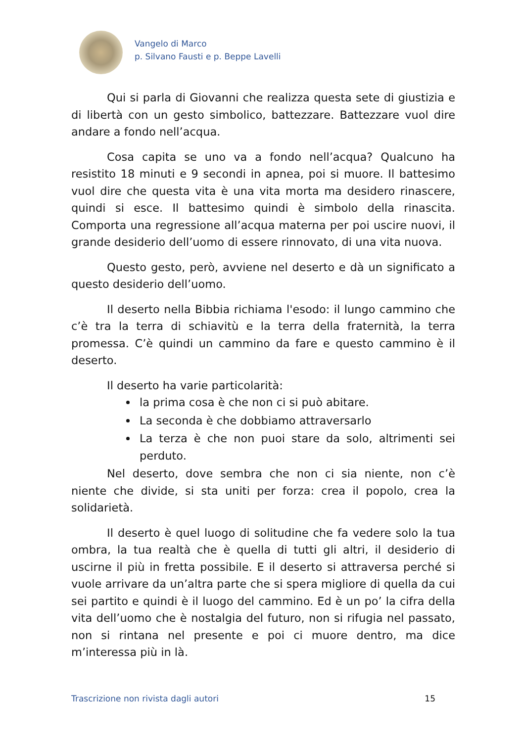Vangelo di Marco
p. Silvano Fausti e p. Beppe Lavelli
Qui si parla di Giovanni che realizza questa sete di giustizia e di libertà con un gesto simbolico, battezzare. Battezzare vuol dire andare a fondo nell’acqua.
Cosa capita se uno va a fondo nell’acqua? Qualcuno ha resistito 18 minuti e 9 secondi in apnea, poi si muore. Il battesimo vuol dire che questa vita è una vita morta ma desidero rinascere, quindi si esce. Il battesimo quindi è simbolo della rinascita. Comporta una regressione all’acqua materna per poi uscire nuovi, il grande desiderio dell’uomo di essere rinnovato, di una vita nuova.
Questo gesto, però, avviene nel deserto e dà un significato a questo desiderio dell’uomo.
Il deserto nella Bibbia richiama l'esodo: il lungo cammino che c’è tra la terra di schiavitù e la terra della fraternità, la terra promessa. C’è quindi un cammino da fare e questo cammino è il deserto.
Il deserto ha varie particolarità:
la prima cosa è che non ci si può abitare.
La seconda è che dobbiamo attraversarlo
La terza è che non puoi stare da solo, altrimenti sei perduto.
Nel deserto, dove sembra che non ci sia niente, non c’è niente che divide, si sta uniti per forza: crea il popolo, crea la solidarietà.
Il deserto è quel luogo di solitudine che fa vedere solo la tua ombra, la tua realtà che è quella di tutti gli altri, il desiderio di uscirne il più in fretta possibile. E il deserto si attraversa perché si vuole arrivare da un’altra parte che si spera migliore di quella da cui sei partito e quindi è il luogo del cammino. Ed è un po’ la cifra della vita dell’uomo che è nostalgia del futuro, non si rifugia nel passato, non si rintana nel presente e poi ci muore dentro, ma dice m’interessa più in là.
Trascrizione non rivista dagli autori 15